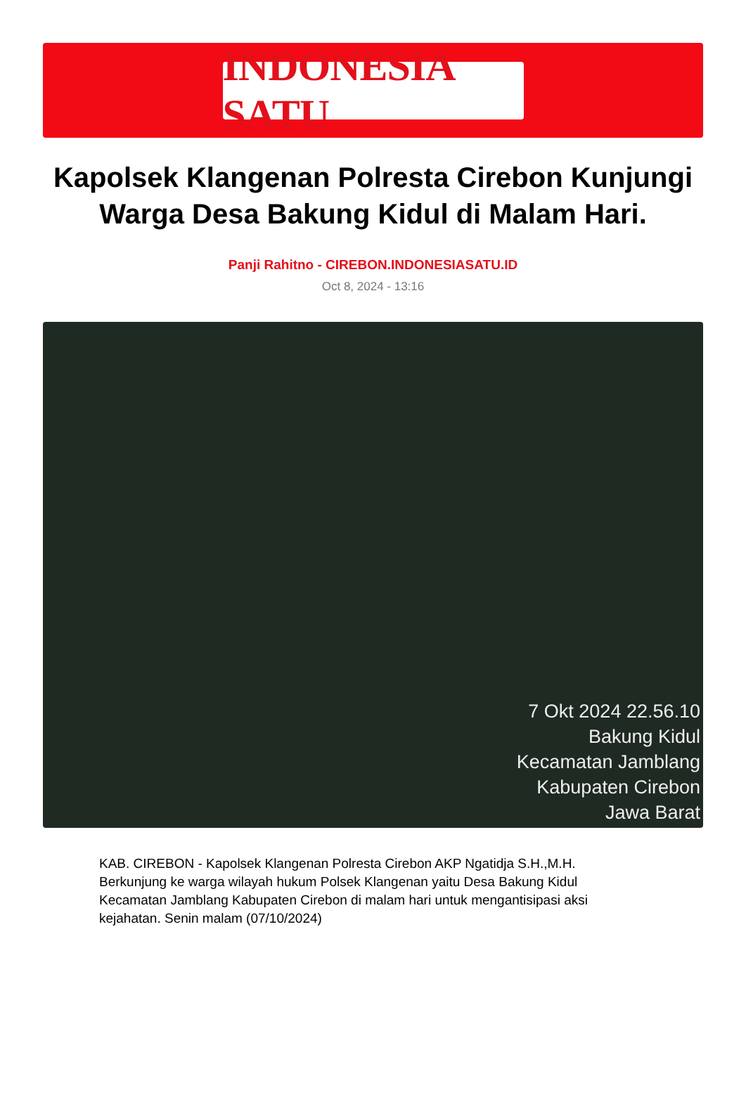INDONESIA SATU
Kapolsek Klangenan Polresta Cirebon Kunjungi Warga Desa Bakung Kidul di Malam Hari.
Panji Rahitno - CIREBON.INDONESIASATU.ID
Oct 8, 2024 - 13:16
7 Okt 2024 22.56.10
Bakung Kidul
Kecamatan Jamblang
Kabupaten Cirebon
Jawa Barat
KAB. CIREBON - Kapolsek Klangenan Polresta Cirebon AKP Ngatidja S.H.,M.H. Berkunjung ke warga wilayah hukum Polsek Klangenan yaitu Desa Bakung Kidul Kecamatan Jamblang Kabupaten Cirebon di malam hari untuk mengantisipasi aksi kejahatan. Senin malam (07/10/2024)